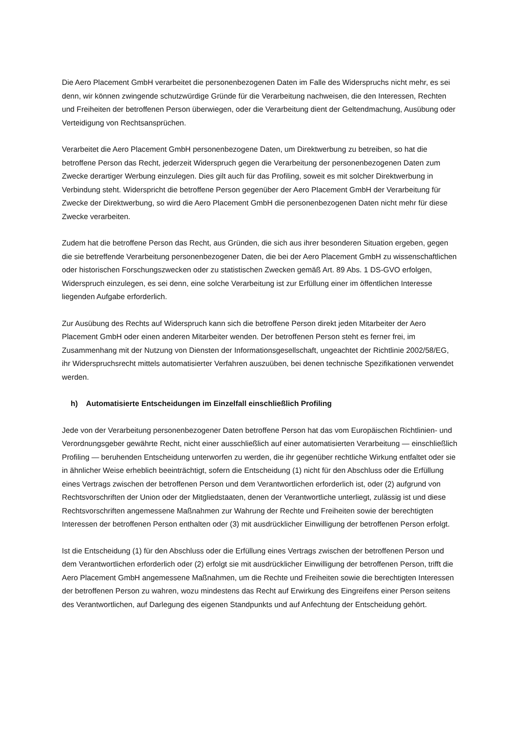Die Aero Placement GmbH verarbeitet die personenbezogenen Daten im Falle des Widerspruchs nicht mehr, es sei denn, wir können zwingende schutzwürdige Gründe für die Verarbeitung nachweisen, die den Interessen, Rechten und Freiheiten der betroffenen Person überwiegen, oder die Verarbeitung dient der Geltendmachung, Ausübung oder Verteidigung von Rechtsansprüchen.
Verarbeitet die Aero Placement GmbH personenbezogene Daten, um Direktwerbung zu betreiben, so hat die betroffene Person das Recht, jederzeit Widerspruch gegen die Verarbeitung der personenbezogenen Daten zum Zwecke derartiger Werbung einzulegen. Dies gilt auch für das Profiling, soweit es mit solcher Direktwerbung in Verbindung steht. Widerspricht die betroffene Person gegenüber der Aero Placement GmbH der Verarbeitung für Zwecke der Direktwerbung, so wird die Aero Placement GmbH die personenbezogenen Daten nicht mehr für diese Zwecke verarbeiten.
Zudem hat die betroffene Person das Recht, aus Gründen, die sich aus ihrer besonderen Situation ergeben, gegen die sie betreffende Verarbeitung personenbezogener Daten, die bei der Aero Placement GmbH zu wissenschaftlichen oder historischen Forschungszwecken oder zu statistischen Zwecken gemäß Art. 89 Abs. 1 DS-GVO erfolgen, Widerspruch einzulegen, es sei denn, eine solche Verarbeitung ist zur Erfüllung einer im öffentlichen Interesse liegenden Aufgabe erforderlich.
Zur Ausübung des Rechts auf Widerspruch kann sich die betroffene Person direkt jeden Mitarbeiter der Aero Placement GmbH oder einen anderen Mitarbeiter wenden. Der betroffenen Person steht es ferner frei, im Zusammenhang mit der Nutzung von Diensten der Informationsgesellschaft, ungeachtet der Richtlinie 2002/58/EG, ihr Widerspruchsrecht mittels automatisierter Verfahren auszuüben, bei denen technische Spezifikationen verwendet werden.
h) Automatisierte Entscheidungen im Einzelfall einschließlich Profiling
Jede von der Verarbeitung personenbezogener Daten betroffene Person hat das vom Europäischen Richtlinien- und Verordnungsgeber gewährte Recht, nicht einer ausschließlich auf einer automatisierten Verarbeitung — einschließlich Profiling — beruhenden Entscheidung unterworfen zu werden, die ihr gegenüber rechtliche Wirkung entfaltet oder sie in ähnlicher Weise erheblich beeinträchtigt, sofern die Entscheidung (1) nicht für den Abschluss oder die Erfüllung eines Vertrags zwischen der betroffenen Person und dem Verantwortlichen erforderlich ist, oder (2) aufgrund von Rechtsvorschriften der Union oder der Mitgliedstaaten, denen der Verantwortliche unterliegt, zulässig ist und diese Rechtsvorschriften angemessene Maßnahmen zur Wahrung der Rechte und Freiheiten sowie der berechtigten Interessen der betroffenen Person enthalten oder (3) mit ausdrücklicher Einwilligung der betroffenen Person erfolgt.
Ist die Entscheidung (1) für den Abschluss oder die Erfüllung eines Vertrags zwischen der betroffenen Person und dem Verantwortlichen erforderlich oder (2) erfolgt sie mit ausdrücklicher Einwilligung der betroffenen Person, trifft die Aero Placement GmbH angemessene Maßnahmen, um die Rechte und Freiheiten sowie die berechtigten Interessen der betroffenen Person zu wahren, wozu mindestens das Recht auf Erwirkung des Eingreifens einer Person seitens des Verantwortlichen, auf Darlegung des eigenen Standpunkts und auf Anfechtung der Entscheidung gehört.